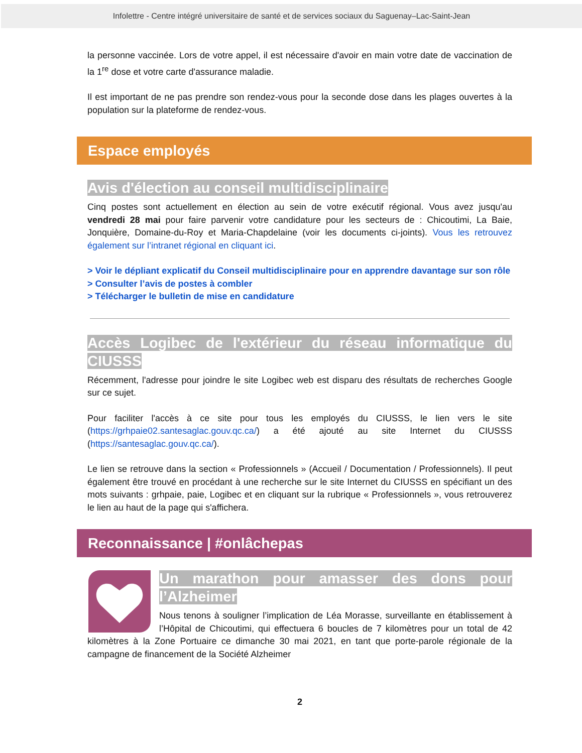Infolettre - Centre intégré universitaire de santé et de services sociaux du Saguenay–Lac-Saint-Jean
la personne vaccinée. Lors de votre appel, il est nécessaire d'avoir en main votre date de vaccination de la 1<sup>re</sup> dose et votre carte d'assurance maladie.
Il est important de ne pas prendre son rendez-vous pour la seconde dose dans les plages ouvertes à la population sur la plateforme de rendez-vous.
Espace employés
Avis d'élection au conseil multidisciplinaire
Cinq postes sont actuellement en élection au sein de votre exécutif régional. Vous avez jusqu'au vendredi 28 mai pour faire parvenir votre candidature pour les secteurs de : Chicoutimi, La Baie, Jonquière, Domaine-du-Roy et Maria-Chapdelaine (voir les documents ci-joints). Vous les retrouvez également sur l’intranet régional en cliquant ici.
> Voir le dépliant explicatif du Conseil multidisciplinaire pour en apprendre davantage sur son rôle
> Consulter l’avis de postes à combler
> Télécharger le bulletin de mise en candidature
Accès Logibec de l'extérieur du réseau informatique du CIUSSS
Récemment, l'adresse pour joindre le site Logibec web est disparu des résultats de recherches Google sur ce sujet.
Pour faciliter l'accès à ce site pour tous les employés du CIUSSS, le lien vers le site (https://grhpaie02.santesaglac.gouv.qc.ca/) a été ajouté au site Internet du CIUSSS (https://santesaglac.gouv.qc.ca/).
Le lien se retrouve dans la section « Professionnels » (Accueil / Documentation / Professionnels). Il peut également être trouvé en procédant à une recherche sur le site Internet du CIUSSS en spécifiant un des mots suivants : grhpaie, paie, Logibec et en cliquant sur la rubrique « Professionnels », vous retrouverez le lien au haut de la page qui s'affichera.
Reconnaissance | #onlâchepas
Un marathon pour amasser des dons pour l’Alzheimer
Nous tenons à souligner l’implication de Léa Morasse, surveillante en établissement à l’Hôpital de Chicoutimi, qui effectuera 6 boucles de 7 kilomètres pour un total de 42 kilomètres à la Zone Portuaire ce dimanche 30 mai 2021, en tant que porte-parole régionale de la campagne de financement de la Société Alzheimer
2